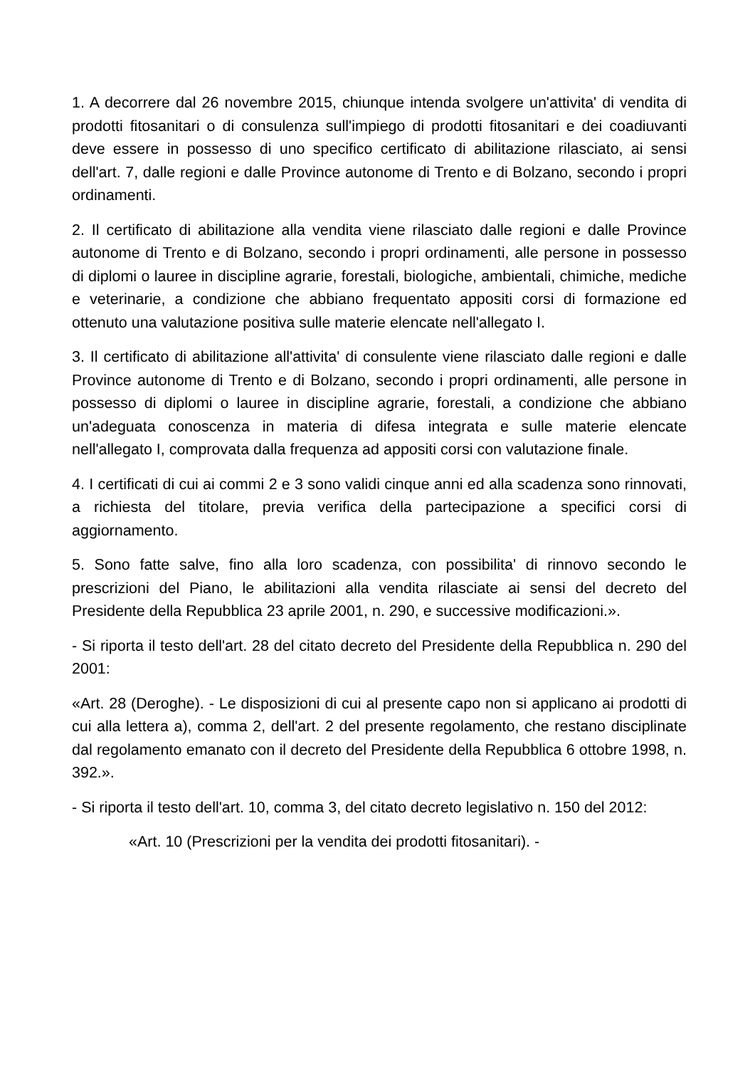1. A decorrere dal 26 novembre 2015, chiunque intenda svolgere un'attivita' di vendita di prodotti fitosanitari o di consulenza sull'impiego di prodotti fitosanitari e dei coadiuvanti deve essere in possesso di uno specifico certificato di abilitazione rilasciato, ai sensi dell'art. 7, dalle regioni e dalle Province autonome di Trento e di Bolzano, secondo i propri ordinamenti.
2. Il certificato di abilitazione alla vendita viene rilasciato dalle regioni e dalle Province autonome di Trento e di Bolzano, secondo i propri ordinamenti, alle persone in possesso di diplomi o lauree in discipline agrarie, forestali, biologiche, ambientali, chimiche, mediche e veterinarie, a condizione che abbiano frequentato appositi corsi di formazione ed ottenuto una valutazione positiva sulle materie elencate nell'allegato I.
3. Il certificato di abilitazione all'attivita' di consulente viene rilasciato dalle regioni e dalle Province autonome di Trento e di Bolzano, secondo i propri ordinamenti, alle persone in possesso di diplomi o lauree in discipline agrarie, forestali, a condizione che abbiano un'adeguata conoscenza in materia di difesa integrata e sulle materie elencate nell'allegato I, comprovata dalla frequenza ad appositi corsi con valutazione finale.
4. I certificati di cui ai commi 2 e 3 sono validi cinque anni ed alla scadenza sono rinnovati, a richiesta del titolare, previa verifica della partecipazione a specifici corsi di aggiornamento.
5. Sono fatte salve, fino alla loro scadenza, con possibilita' di rinnovo secondo le prescrizioni del Piano, le abilitazioni alla vendita rilasciate ai sensi del decreto del Presidente della Repubblica 23 aprile 2001, n. 290, e successive modificazioni.».
- Si riporta il testo dell'art. 28 del citato decreto del Presidente della Repubblica n. 290 del 2001:
«Art. 28 (Deroghe). - Le disposizioni di cui al presente capo non si applicano ai prodotti di cui alla lettera a), comma 2, dell'art. 2 del presente regolamento, che restano disciplinate dal regolamento emanato con il decreto del Presidente della Repubblica 6 ottobre 1998, n. 392.».
- Si riporta il testo dell'art. 10, comma 3, del citato decreto legislativo n. 150 del 2012:
«Art. 10 (Prescrizioni per la vendita dei prodotti fitosanitari). -